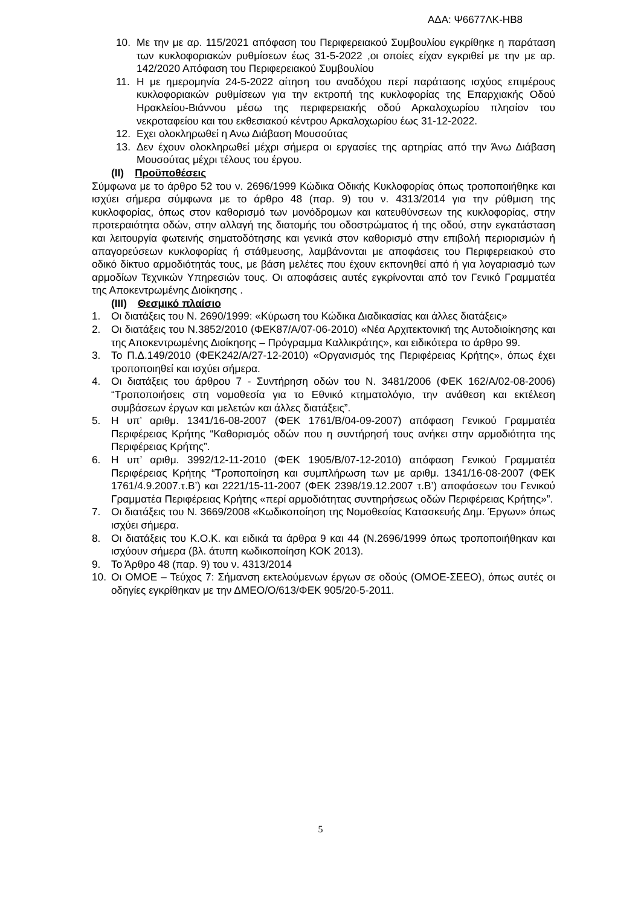ΑΔΑ: Ψ6677ΛΚ-ΗΒ8
10. Με την με αρ. 115/2021 απόφαση του Περιφερειακού Συμβουλίου εγκρίθηκε η παράταση των κυκλοφοριακών ρυθμίσεων έως 31-5-2022 ,οι οποίες είχαν εγκριθεί με την με αρ. 142/2020 Απόφαση του Περιφερειακού Συμβουλίου
11. Η με ημερομηνία 24-5-2022 αίτηση του αναδόχου περί παράτασης ισχύος επιμέρους κυκλοφοριακών ρυθμίσεων για την εκτροπή της κυκλοφορίας της Επαρχιακής Οδού Ηρακλείου-Βιάννου μέσω της περιφερειακής οδού Αρκαλοχωρίου πλησίον του νεκροταφείου και του εκθεσιακού κέντρου Αρκαλοχωρίου έως 31-12-2022.
12. Εχει ολοκληρωθεί η Ανω Διάβαση Μουσούτας
13. Δεν έχουν ολοκληρωθεί μέχρι σήμερα οι εργασίες της αρτηρίας από την Άνω Διάβαση Μουσούτας μέχρι τέλους του έργου.
(ΙΙ) Προϋποθέσεις
Σύμφωνα με το άρθρο 52 του ν. 2696/1999 Κώδικα Οδικής Κυκλοφορίας όπως τροποποιήθηκε και ισχύει σήμερα σύμφωνα με το άρθρο 48 (παρ. 9) του ν. 4313/2014 για την ρύθμιση της κυκλοφορίας, όπως στον καθορισμό των μονόδρομων και κατευθύνσεων της κυκλοφορίας, στην προτεραιότητα οδών, στην αλλαγή της διατομής του οδοστρώματος ή της οδού, στην εγκατάσταση και λειτουργία φωτεινής σηματοδότησης και γενικά στον καθορισμό στην επιβολή περιορισμών ή απαγορεύσεων κυκλοφορίας ή στάθμευσης, λαμβάνονται με αποφάσεις του Περιφερειακού στο οδικό δίκτυο αρμοδιότητάς τους, με βάση μελέτες που έχουν εκπονηθεί από ή για λογαριασμό των αρμοδίων Τεχνικών Υπηρεσιών τους. Οι αποφάσεις αυτές εγκρίνονται από τον Γενικό Γραμματέα της Αποκεντρωμένης Διοίκησης .
(ΙΙΙ) Θεσμικό πλαίσιο
1. Οι διατάξεις του Ν. 2690/1999: «Κύρωση του Κώδικα Διαδικασίας και άλλες διατάξεις»
2. Οι διατάξεις του Ν.3852/2010 (ΦΕΚ87/Α/07-06-2010) «Νέα Αρχιτεκτονική της Αυτοδιοίκησης και της Αποκεντρωμένης Διοίκησης – Πρόγραμμα Καλλικράτης», και ειδικότερα το άρθρο 99.
3. Το Π.Δ.149/2010 (ΦΕΚ242/Α/27-12-2010) «Οργανισμός της Περιφέρειας Κρήτης», όπως έχει τροποποιηθεί και ισχύει σήμερα.
4. Οι διατάξεις του άρθρου 7 - Συντήρηση οδών του Ν. 3481/2006 (ΦΕΚ 162/Α/02-08-2006) “Τροποποιήσεις στη νομοθεσία για το Εθνικό κτηματολόγιο, την ανάθεση και εκτέλεση συμβάσεων έργων και μελετών και άλλες διατάξεις”.
5. Η υπ’ αριθμ. 1341/16-08-2007 (ΦΕΚ 1761/Β/04-09-2007) απόφαση Γενικού Γραμματέα Περιφέρειας Κρήτης “Καθορισμός οδών που η συντήρησή τους ανήκει στην αρμοδιότητα της Περιφέρειας Κρήτης”.
6. Η υπ’ αριθμ. 3992/12-11-2010 (ΦΕΚ 1905/Β/07-12-2010) απόφαση Γενικού Γραμματέα Περιφέρειας Κρήτης “Τροποποίηση και συμπλήρωση των με αριθμ. 1341/16-08-2007 (ΦΕΚ 1761/4.9.2007.τ.Β’) και 2221/15-11-2007 (ΦΕΚ 2398/19.12.2007 τ.Β’) αποφάσεων του Γενικού Γραμματέα Περιφέρειας Κρήτης «περί αρμοδιότητας συντηρήσεως οδών Περιφέρειας Κρήτης»”.
7. Οι διατάξεις του Ν. 3669/2008 «Κωδικοποίηση της Νομοθεσίας Κατασκευής Δημ. Έργων» όπως ισχύει σήμερα.
8. Οι διατάξεις του Κ.Ο.Κ. και ειδικά τα άρθρα 9 και 44 (Ν.2696/1999 όπως τροποποιήθηκαν και ισχύουν σήμερα (βλ. άτυπη κωδικοποίηση ΚΟΚ 2013).
9. Το Άρθρο 48 (παρ. 9) του ν. 4313/2014
10. Οι ΟΜΟΕ – Τεύχος 7: Σήμανση εκτελούμενων έργων σε οδούς (ΟΜΟΕ-ΣΕΕΟ), όπως αυτές οι οδηγίες εγκρίθηκαν με την ΔΜΕΟ/Ο/613/ΦΕΚ 905/20-5-2011.
5